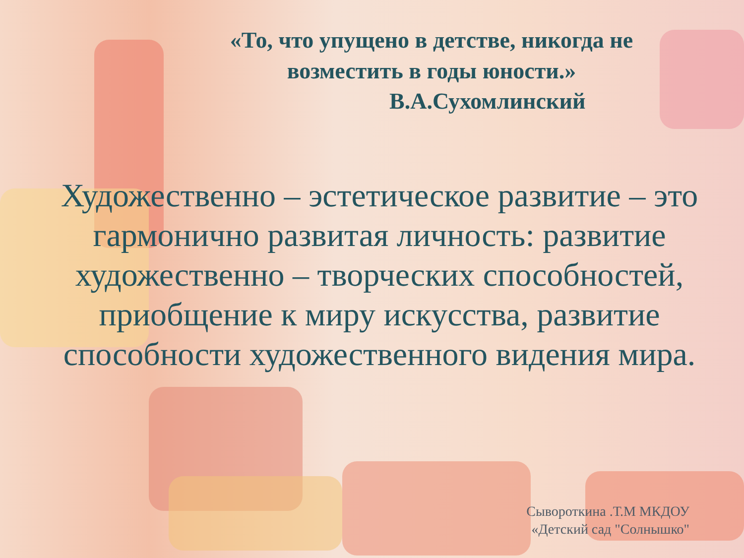«То, что упущено в детстве, никогда не возместить в годы юности.»
В.А.Сухомлинский
Художественно – эстетическое развитие – это гармонично развитая личность: развитие художественно – творческих способностей, приобщение к миру искусства, развитие способности художественного видения мира.
Сывороткина .Т.М МКДОУ
«Детский сад "Солнышко"